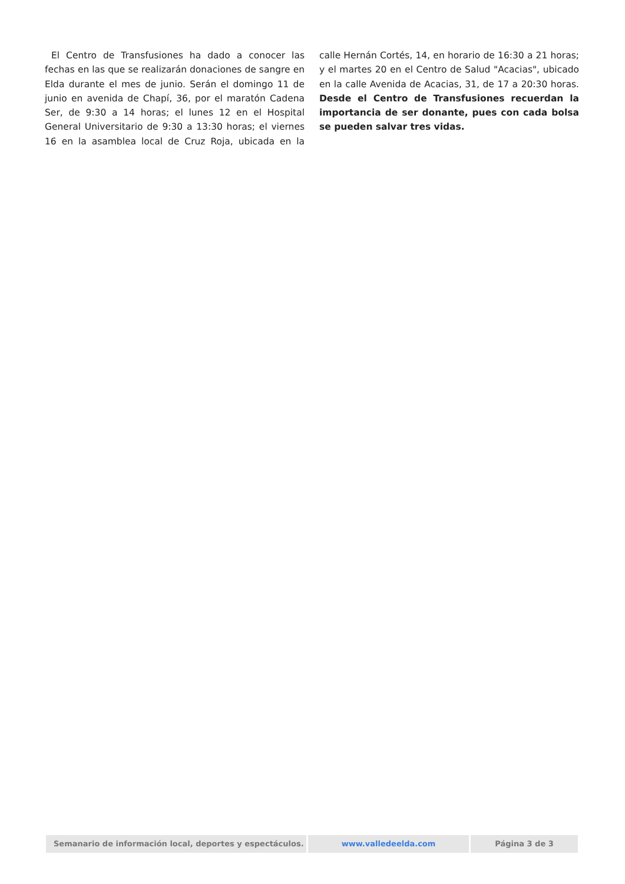El Centro de Transfusiones ha dado a conocer las fechas en las que se realizarán donaciones de sangre en Elda durante el mes de junio. Serán el domingo 11 de junio en avenida de Chapí, 36, por el maratón Cadena Ser, de 9:30 a 14 horas; el lunes 12 en el Hospital General Universitario de 9:30 a 13:30 horas; el viernes 16 en la asamblea local de Cruz Roja, ubicada en la calle Hernán Cortés, 14, en horario de 16:30 a 21 horas; y el martes 20 en el Centro de Salud "Acacias", ubicado en la calle Avenida de Acacias, 31, de 17 a 20:30 horas. Desde el Centro de Transfusiones recuerdan la importancia de ser donante, pues con cada bolsa se pueden salvar tres vidas.
Semanario de información local, deportes y espectáculos. www.valledeelda.com Página 3 de 3